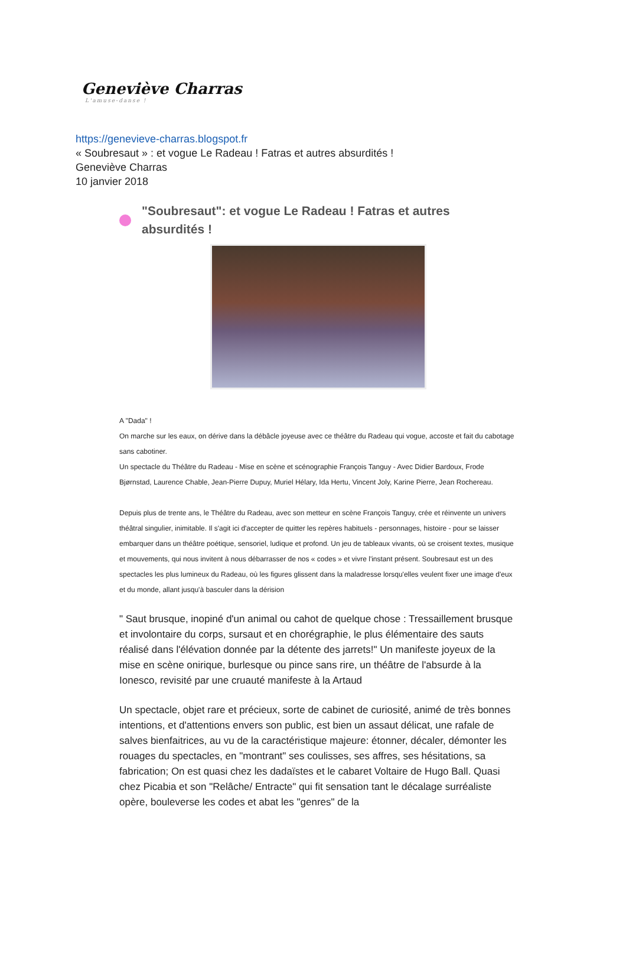Geneviève Charras
L'amuse-danse !
https://genevieve-charras.blogspot.fr
« Soubresaut » : et vogue Le Radeau ! Fatras et autres absurdités !
Geneviève Charras
10 janvier 2018
"Soubresaut": et vogue Le Radeau ! Fatras et autres absurdités !
A "Dada" !
On marche sur les eaux, on dérive dans la débâcle joyeuse avec ce théâtre du Radeau qui vogue, accoste et fait du cabotage sans cabotiner.
Un spectacle du Théâtre du Radeau - Mise en scène et scénographie François Tanguy - Avec Didier Bardoux, Frode Bjørnstad, Laurence Chable, Jean-Pierre Dupuy, Muriel Hélary, Ida Hertu, Vincent Joly, Karine Pierre, Jean Rochereau.
Depuis plus de trente ans, le Théâtre du Radeau, avec son metteur en scène François Tanguy, crée et réinvente un univers théâtral singulier, inimitable. Il s'agit ici d'accepter de quitter les repères habituels - personnages, histoire - pour se laisser embarquer dans un théâtre poétique, sensoriel, ludique et profond. Un jeu de tableaux vivants, où se croisent textes, musique et mouvements, qui nous invitent à nous débarrasser de nos « codes » et vivre l'instant présent. Soubresaut est un des spectacles les plus lumineux du Radeau, où les figures glissent dans la maladresse lorsqu'elles veulent fixer une image d'eux et du monde, allant jusqu'à basculer dans la dérision
" Saut brusque, inopiné d'un animal ou cahot de quelque chose : Tressaillement brusque et involontaire du corps, sursaut et en chorégraphie, le plus élémentaire des sauts réalisé dans l'élévation donnée par la détente des jarrets!" Un manifeste joyeux de la mise en scène onirique, burlesque ou pince sans rire, un théâtre de l'absurde à la Ionesco, revisité par une cruauté manifeste à la Artaud
Un spectacle, objet rare et précieux, sorte de cabinet de curiosité, animé de très bonnes intentions, et d'attentions envers son public, est bien un assaut délicat, une rafale de salves bienfaitrices, au vu de la caractéristique majeure: étonner, décaler, démonter les rouages du spectacles, en "montrant" ses coulisses, ses affres, ses hésitations, sa fabrication; On est quasi chez les dadaïstes et le cabaret Voltaire de Hugo Ball. Quasi chez Picabia et son "Relâche/ Entracte" qui fit sensation tant le décalage surréaliste opère, bouleverse les codes et abat les "genres" de la